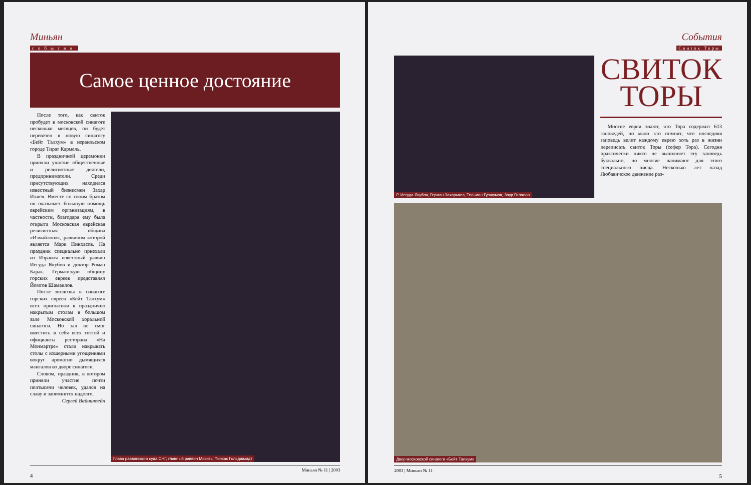Миньян
события
Самое ценное достояние
После того, как свиток пробудет в московской синагоге несколько месяцев, он будет перевезен в новую синагогу «Бейт Талхум» в израильском городе Тират Кармель.
В праздничной церемонии приняли участие общественные и религиозные деятели, предприниматели. Среди присутствующих находился известный бизнесмен Захар Илиев. Вместе со своим братом он оказывает большую помощь еврейским организациям, в частности, благодаря ему была открыта Московская еврейская религиозная община «Измайлово», раввином которой является Марк Пинхасов. На праздник специально приехали из Израиля известный раввин Иегуда Якубов и доктор Роман Барак. Германскую общину горских евреев представлял Йомтов Шамаилов.
После молитвы в синагоге горских евреев «Бейт Талхум» всех пригласили к празднично накрытым столам в большом зале Московской хоральной синагоги. Но зал не смог вместить в себя всех гостей и официанты ресторана «На Монмартре» стали накрывать столы с кошерными угощениями вокруг ароматно дымящихся мангалов во дворе синагоги.
Словом, праздник, в котором приняли участие почти полтысячи человек, удался на славу и запомнится надолго.
Сергей Вайнштейн
Глава раввинского суда СНГ, главный раввин Москвы Пинхас Гольдшмидт
Миньян № 11 | 2003
4
События
Свиток Торы
Р. Иегуда Якубов, Герман Захарьяев, Тельман Гуршумов, Заур Гилалов
СВИТОК ТОРЫ
Многие евреи знают, что Тора содержит 613 заповедей, но мало кто помнит, что последняя заповедь велит каждому еврею хоть раз в жизни переписать свиток Торы (сефер Тора). Сегодня практически никто не выполняет эту заповедь буквально, но многие нанимают для этого специального писца. Несколько лет назад Любавичское движение раз-
Двор московской синагоги «Бейт Талхум»
2003 | Миньян № 11
5